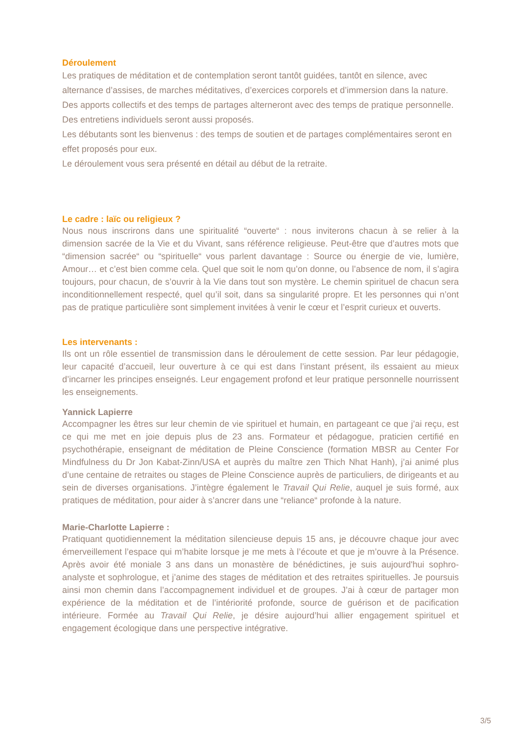Déroulement
Les pratiques de méditation et de contemplation seront tantôt guidées, tantôt en silence, avec alternance d’assises, de marches méditatives, d’exercices corporels et d’immersion dans la nature. Des apports collectifs et des temps de partages alterneront avec des temps de pratique personnelle. Des entretiens individuels seront aussi proposés.
Les débutants sont les bienvenus : des temps de soutien et de partages complémentaires seront en effet proposés pour eux.
Le déroulement vous sera présenté en détail au début de la retraite.
Le cadre : laïc ou religieux ?
Nous nous inscrirons dans une spiritualité “ouverte“ : nous inviterons chacun à se relier à la dimension sacrée de la Vie et du Vivant, sans référence religieuse. Peut-être que d’autres mots que “dimension sacrée“ ou “spirituelle“ vous parlent davantage : Source ou énergie de vie, lumière, Amour… et c’est bien comme cela. Quel que soit le nom qu’on donne, ou l’absence de nom, il s’agira toujours, pour chacun, de s’ouvrir à la Vie dans tout son mystère. Le chemin spirituel de chacun sera inconditionnellement respecté, quel qu’il soit, dans sa singularité propre. Et les personnes qui n’ont pas de pratique particulière sont simplement invitées à venir le cœur et l’esprit curieux et ouverts.
Les intervenants :
Ils ont un rôle essentiel de transmission dans le déroulement de cette session. Par leur pédagogie, leur capacité d’accueil, leur ouverture à ce qui est dans l’instant présent, ils essaient au mieux d’incarner les principes enseignés. Leur engagement profond et leur pratique personnelle nourrissent les enseignements.
Yannick Lapierre
Accompagner les êtres sur leur chemin de vie spirituel et humain, en partageant ce que j’ai reçu, est ce qui me met en joie depuis plus de 23 ans. Formateur et pédagogue, praticien certifié en psychothérapie, enseignant de méditation de Pleine Conscience (formation MBSR au Center For Mindfulness du Dr Jon Kabat-Zinn/USA et auprès du maître zen Thich Nhat Hanh), j’ai animé plus d’une centaine de retraites ou stages de Pleine Conscience auprès de particuliers, de dirigeants et au sein de diverses organisations. J’intègre également le Travail Qui Relie, auquel je suis formé, aux pratiques de méditation, pour aider à s’ancrer dans une “reliance“ profonde à la nature.
Marie-Charlotte Lapierre :
Pratiquant quotidiennement la méditation silencieuse depuis 15 ans, je découvre chaque jour avec émerveillement l’espace qui m’habite lorsque je me mets à l’écoute et que je m’ouvre à la Présence. Après avoir été moniale 3 ans dans un monastère de bénédictines, je suis aujourd'hui sophro-analyste et sophrologue, et j’anime des stages de méditation et des retraites spirituelles. Je poursuis ainsi mon chemin dans l’accompagnement individuel et de groupes. J’ai à cœur de partager mon expérience de la méditation et de l’intériorité profonde, source de guérison et de pacification intérieure. Formée au Travail Qui Relie, je désire aujourd’hui allier engagement spirituel et engagement écologique dans une perspective intégrative.
3/5